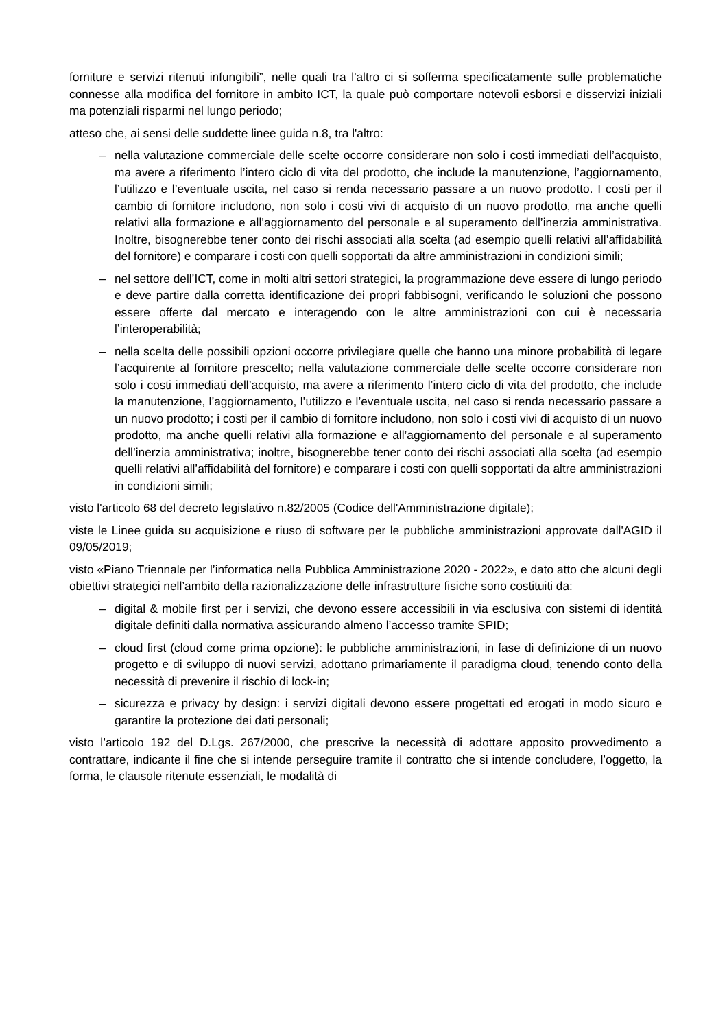forniture e servizi ritenuti infungibili”, nelle quali tra l'altro ci si sofferma specificatamente sulle problematiche connesse alla modifica del fornitore in ambito ICT, la quale può comportare notevoli esborsi e disservizi iniziali ma potenziali risparmi nel lungo periodo;
atteso che, ai sensi delle suddette linee guida n.8, tra l'altro:
– nella valutazione commerciale delle scelte occorre considerare non solo i costi immediati dell’acquisto, ma avere a riferimento l’intero ciclo di vita del prodotto, che include la manutenzione, l’aggiornamento, l’utilizzo e l’eventuale uscita, nel caso si renda necessario passare a un nuovo prodotto. I costi per il cambio di fornitore includono, non solo i costi vivi di acquisto di un nuovo prodotto, ma anche quelli relativi alla formazione e all’aggiornamento del personale e al superamento dell’inerzia amministrativa. Inoltre, bisognerebbe tener conto dei rischi associati alla scelta (ad esempio quelli relativi all’affidabilità del fornitore) e comparare i costi con quelli sopportati da altre amministrazioni in condizioni simili;
– nel settore dell’ICT, come in molti altri settori strategici, la programmazione deve essere di lungo periodo e deve partire dalla corretta identificazione dei propri fabbisogni, verificando le soluzioni che possono essere offerte dal mercato e interagendo con le altre amministrazioni con cui è necessaria l’interoperabilità;
– nella scelta delle possibili opzioni occorre privilegiare quelle che hanno una minore probabilità di legare l’acquirente al fornitore prescelto; nella valutazione commerciale delle scelte occorre considerare non solo i costi immediati dell’acquisto, ma avere a riferimento l’intero ciclo di vita del prodotto, che include la manutenzione, l’aggiornamento, l’utilizzo e l’eventuale uscita, nel caso si renda necessario passare a un nuovo prodotto; i costi per il cambio di fornitore includono, non solo i costi vivi di acquisto di un nuovo prodotto, ma anche quelli relativi alla formazione e all’aggiornamento del personale e al superamento dell’inerzia amministrativa; inoltre, bisognerebbe tener conto dei rischi associati alla scelta (ad esempio quelli relativi all’affidabilità del fornitore) e comparare i costi con quelli sopportati da altre amministrazioni in condizioni simili;
visto l'articolo 68 del decreto legislativo n.82/2005 (Codice dell'Amministrazione digitale);
viste le Linee guida su acquisizione e riuso di software per le pubbliche amministrazioni approvate dall'AGID il 09/05/2019;
visto «Piano Triennale per l’informatica nella Pubblica Amministrazione 2020 - 2022», e dato atto che alcuni degli obiettivi strategici nell’ambito della razionalizzazione delle infrastrutture fisiche sono costituiti da:
– digital & mobile first per i servizi, che devono essere accessibili in via esclusiva con sistemi di identità digitale definiti dalla normativa assicurando almeno l’accesso tramite SPID;
– cloud first (cloud come prima opzione): le pubbliche amministrazioni, in fase di definizione di un nuovo progetto e di sviluppo di nuovi servizi, adottano primariamente il paradigma cloud, tenendo conto della necessità di prevenire il rischio di lock-in;
– sicurezza e privacy by design: i servizi digitali devono essere progettati ed erogati in modo sicuro e garantire la protezione dei dati personali;
visto l’articolo 192 del D.Lgs. 267/2000, che prescrive la necessità di adottare apposito provvedimento a contrattare, indicante il fine che si intende perseguire tramite il contratto che si intende concludere, l’oggetto, la forma, le clausole ritenute essenziali, le modalità di